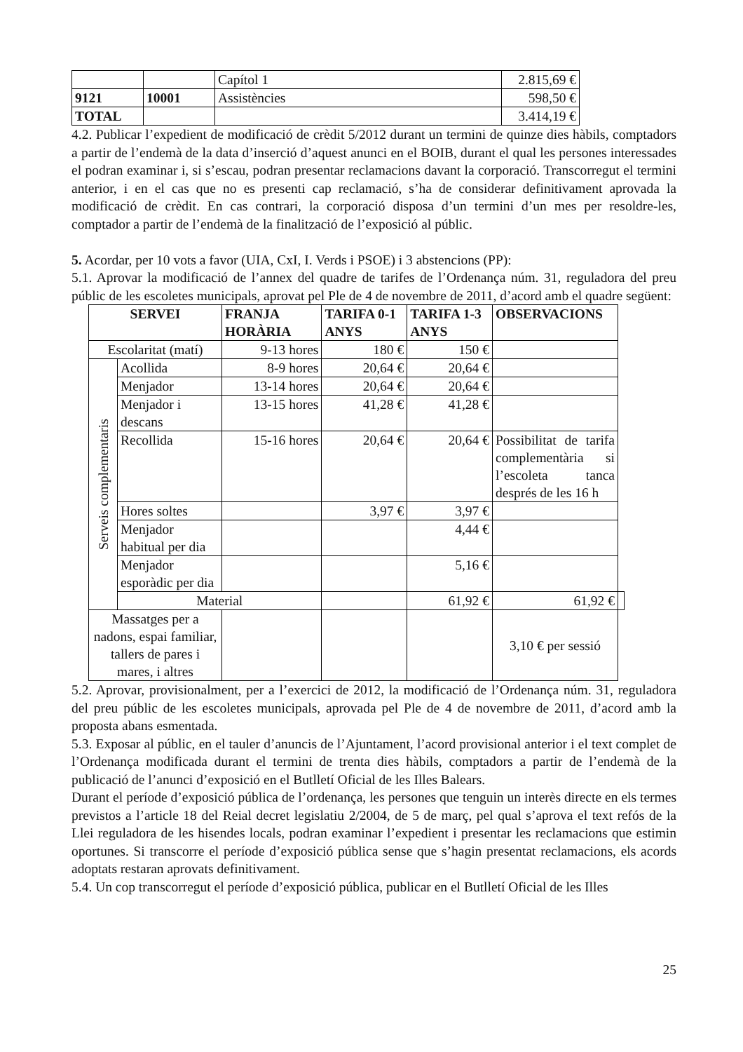| | | Capítol 1 | 2.815,69 € |
| 9121 | 10001 | Assistències | 598,50 € |
| TOTAL | | | 3.414,19 € |
4.2. Publicar l’expedient de modificació de crèdit 5/2012 durant un termini de quinze dies hàbils, comptadors a partir de l’endemà de la data d’inserció d’aquest anunci en el BOIB, durant el qual les persones interessades el podran examinar i, si s’escau, podran presentar reclamacions davant la corporació. Transcorregut el termini anterior, i en el cas que no es presenti cap reclamació, s’ha de considerar definitivament aprovada la modificació de crèdit. En cas contrari, la corporació disposa d’un termini d’un mes per resoldre-les, comptador a partir de l’endemà de la finalització de l’exposició al públic.
5. Acordar, per 10 vots a favor (UIA, CxI, I. Verds i PSOE) i 3 abstencions (PP):
5.1. Aprovar la modificació de l’annex del quadre de tarifes de l’Ordenança núm. 31, reguladora del preu públic de les escoletes municipals, aprovat pel Ple de 4 de novembre de 2011, d’acord amb el quadre següent:
| SERVEI | | FRANJA HORÀRIA | TARIFA 0-1 ANYS | TARIFA 1-3 ANYS | OBSERVACIONS | |
| --- | --- | --- | --- | --- | --- | --- |
| Escolaritat (matí) | | 9-13 hores | 180 € | 150 € | | |
| Serveis complementaris | Acollida | 8-9 hores | 20,64 € | 20,64 € | | |
| | Menjador | 13-14 hores | 20,64 € | 20,64 € | | |
| | Menjador i descans | 13-15 hores | 41,28 € | 41,28 € | | |
| | Recollida | 15-16 hores | 20,64 € | 20,64 € | Possibilitat de tarifa complementària si l’escoleta tanca després de les 16 h | |
| | Hores soltes | | 3,97 € | 3,97 € | | |
| | Menjador habitual per dia | | | 4,44 € | | |
| | Menjador esporàdic per dia | | | 5,16 € | | |
| | Material | | | 61,92 € | 61,92 € | |
| Massatges per a nadons, espai familiar, tallers de pares i mares, i altres | | | | | 3,10 € per sessió | |
5.2. Aprovar, provisionalment, per a l’exercici de 2012, la modificació de l’Ordenança núm. 31, reguladora del preu públic de les escoletes municipals, aprovada pel Ple de 4 de novembre de 2011, d’acord amb la proposta abans esmentada.
5.3. Exposar al públic, en el tauler d’anuncis de l’Ajuntament, l’acord provisional anterior i el text complet de l’Ordenança modificada durant el termini de trenta dies hàbils, comptadors a partir de l’endemà de la publicació de l’anunci d’exposició en el Butlletí Oficial de les Illes Balears.
Durant el període d’exposició pública de l’ordenança, les persones que tenguin un interès directe en els termes previstos a l’article 18 del Reial decret legislatiu 2/2004, de 5 de març, pel qual s’aprova el text refós de la Llei reguladora de les hisendes locals, podran examinar l’expedient i presentar les reclamacions que estimin oportunes. Si transcorre el període d’exposició pública sense que s’hagin presentat reclamacions, els acords adoptats restaran aprovats definitivament.
5.4. Un cop transcorregut el període d’exposició pública, publicar en el Butlletí Oficial de les Illes
25